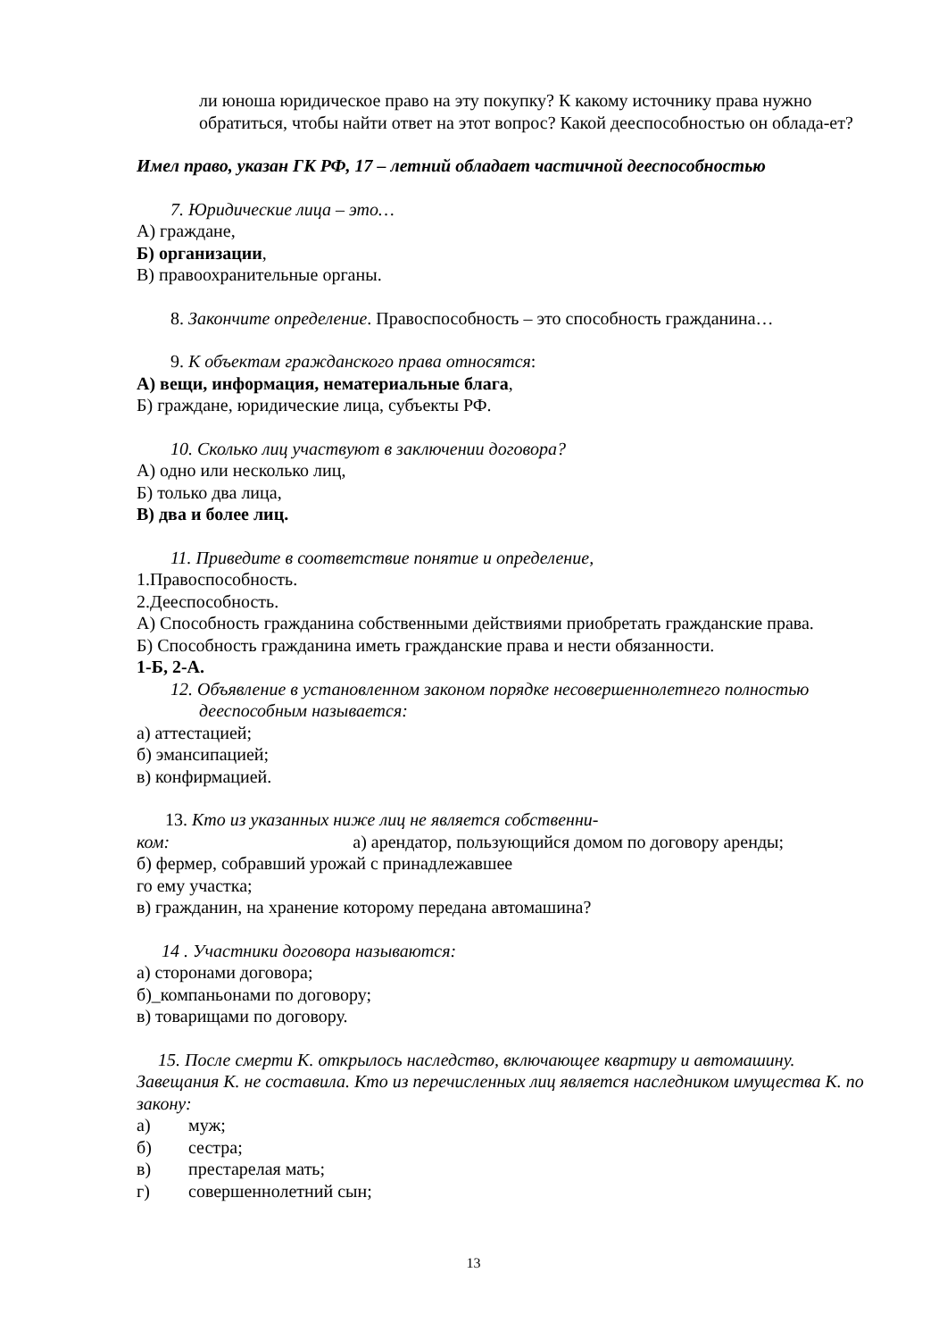ли юноша юридическое право на эту покупку? К какому источнику права нужно обратиться, чтобы найти ответ на этот вопрос? Какой дееспособностью он облада-ет?
Имел право, указан ГК РФ, 17 – летний обладает частичной дееспособностью
7. Юридические лица – это…
А) граждане,
Б) организации,
В) правоохранительные органы.
8. Закончите определение. Правоспособность – это способность гражданина…
9. К объектам гражданского права относятся:
А) вещи, информация, нематериальные блага,
Б) граждане, юридические лица, субъекты РФ.
10. Сколько лиц участвуют в заключении договора?
А) одно или несколько лиц,
Б) только два лица,
В) два и более лиц.
11. Приведите в соответствие понятие и определение,
1.Правоспособность.
2.Дееспособность.
А) Способность гражданина собственными действиями приобретать гражданские права.
Б) Способность гражданина иметь гражданские права и нести обязанности.
1-Б, 2-А.
12. Объявление в установленном законом порядке несовершеннолетнего полностью дееспособным называется:
а) аттестацией;
б) эмансипацией;
в) конфирмацией.
13. Кто из указанных ниже лиц не является собственни-
ком: а) арендатор, пользующийся домом по договору аренды;
б) фермер, собравший урожай с принадлежавшее
го ему участка;
в) гражданин, на хранение которому передана автомашина?
14 . Участники договора называются:
а) сторонами договора;
б)_компаньонами по договору;
в) товарищами по договору.
15. После смерти К. открылось наследство, включающее квартиру и автомашину. Завещания К. не составила. Кто из перечисленных лиц является наследником имущества К. по закону:
а) муж;
б) сестра;
в) престарелая мать;
г) совершеннолетний сын;
13